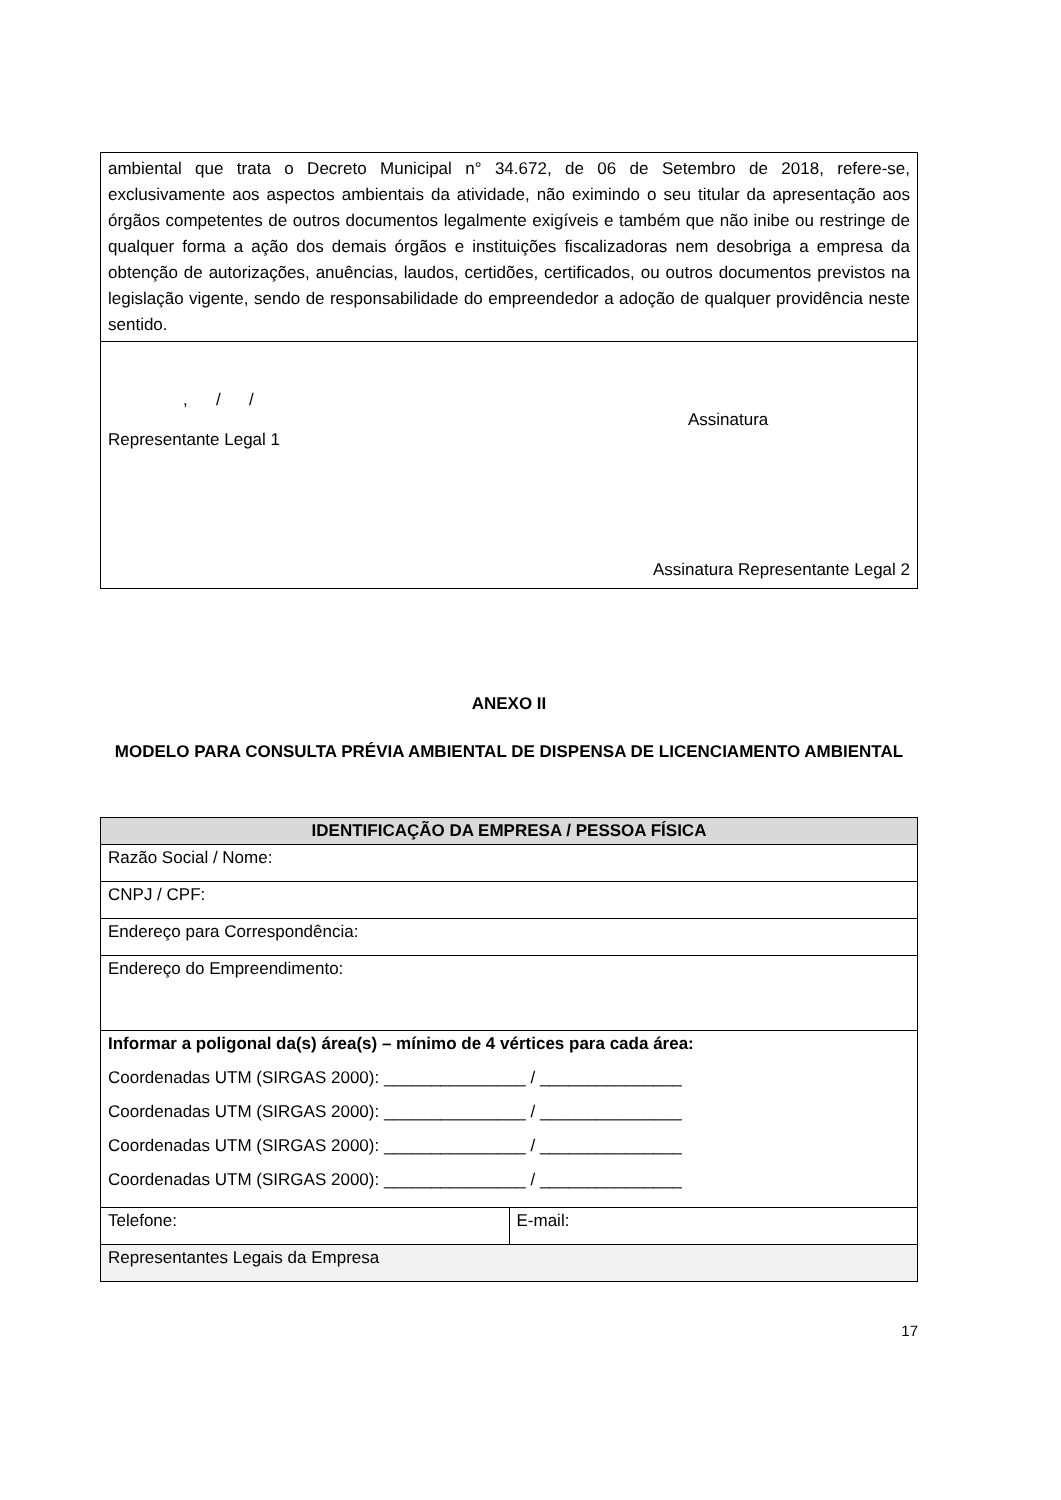| ambiental que trata o Decreto Municipal n° 34.672, de 06 de Setembro de 2018, refere-se, exclusivamente aos aspectos ambientais da atividade, não eximindo o seu titular da apresentação aos órgãos competentes de outros documentos legalmente exigíveis e também que não inibe ou restringe de qualquer forma a ação dos demais órgãos e instituições fiscalizadoras nem desobriga a empresa da obtenção de autorizações, anuências, laudos, certidões, certificados, ou outros documentos previstos na legislação vigente, sendo de responsabilidade do empreendedor a adoção de qualquer providência neste sentido. |
| , / / Assinatura Representante Legal 1 Assinatura Representante Legal 2 |
ANEXO II
MODELO PARA CONSULTA PRÉVIA AMBIENTAL DE DISPENSA DE LICENCIAMENTO AMBIENTAL
| IDENTIFICAÇÃO DA EMPRESA / PESSOA FÍSICA | |
| --- | --- |
| Razão Social / Nome: | |
| CNPJ / CPF: | |
| Endereço para Correspondência: | |
| Endereço do Empreendimento: | |
| Informar a poligonal da(s) área(s) – mínimo de 4 vértices para cada área: Coordenadas UTM (SIRGAS 2000): _______________ / _______________ Coordenadas UTM (SIRGAS 2000): _______________ / _______________ Coordenadas UTM (SIRGAS 2000): _______________ / _______________ Coordenadas UTM (SIRGAS 2000): _______________ / _______________ | |
| Telefone: | E-mail: |
| Representantes Legais da Empresa | |
17